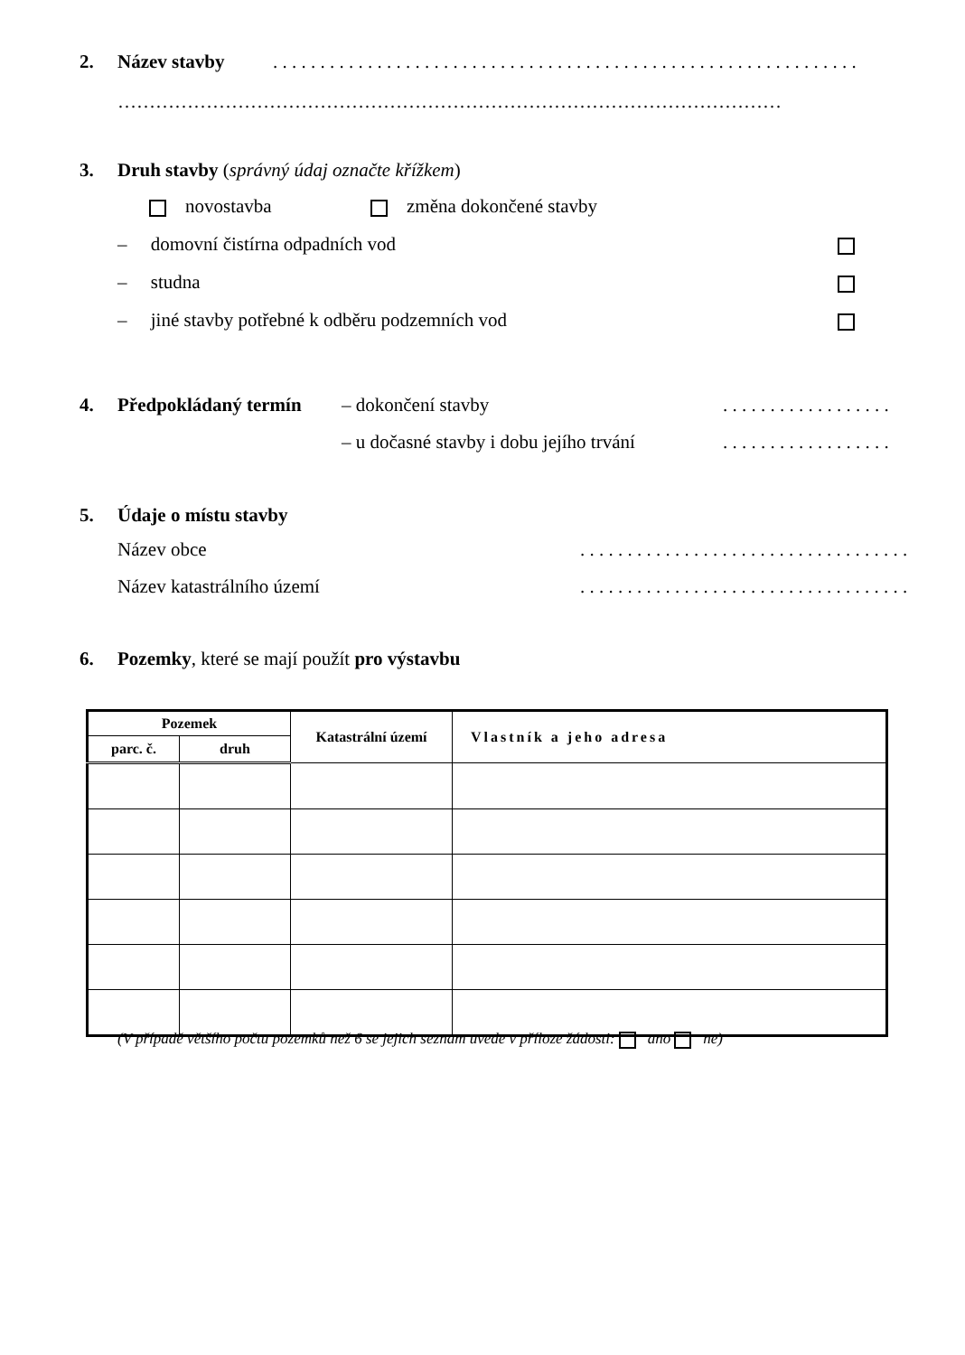2. Název stavby . . . . . . . . . . . . . . . . . . . . . . . . . . . . . . . . . . . . . . . . . . . . . . . . . . . . . . . . . . . . . .
……………………………………………………………………………………………
3. Druh stavby (správný údaj označte křížkem)
novostavba změna dokončené stavby
– domovní čistírna odpadních vod
– studna
– jiné stavby potřebné k odběru podzemních vod
4. Předpokládaný termín – dokončení stavby . . . . . . . . . . . . . . . . . .
– u dočasné stavby i dobu jejího trvání . . . . . . . . . . . . . . . . . .
5. Údaje o místu stavby
Název obce . . . . . . . . . . . . . . . . . . . . . . . . . . . . . . . . . . .
Název katastrálního území . . . . . . . . . . . . . . . . . . . . . . . . . . . . . . . . . . .
6. Pozemky, které se mají použít pro výstavbu
| Pozemek | | Katastrální území | Vlastník a jeho adresa |
| --- | --- | --- | --- |
| parc. č. | druh | | |
(V případě většího počtu pozemků než 6 se jejich seznam uvede v příloze žádosti: ano ne)